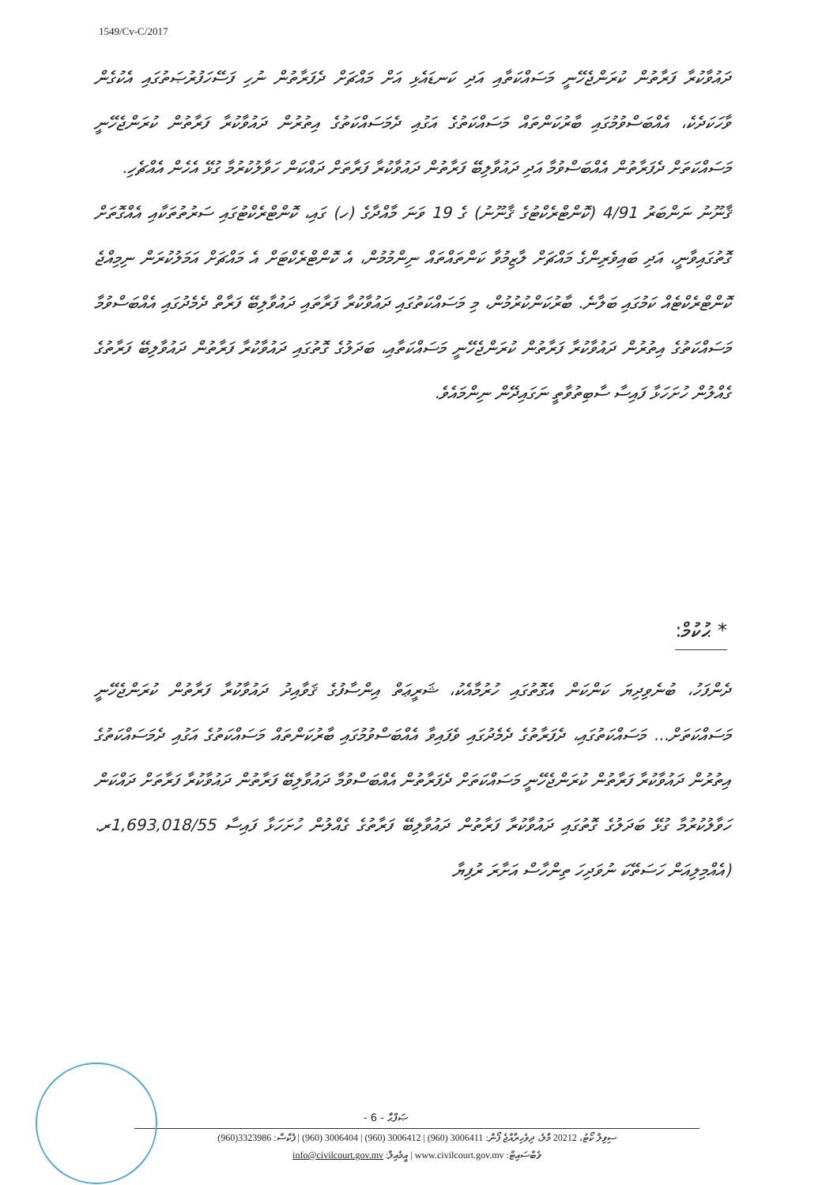1549/Cv-C/2017
ދައުވާކުރާ ފަރާތުން ކުރަންޖެހޭނީ މަސައްކަތާއި އަދި ކަނޑައެޅި އަށް މައްޗަށް ދެފަރާތުން ނުހި ފަސޭހަފުރުޞަތުގައި އެކުގެން ވާހަކަދެކެ، އެއްބަސްވުމުގައި ބާރުކަންތައް މަސައްކަތުގެ އަގުއި ދެމަސައްކަތުގެ އިތުރުން ދައުވާކުރާ ފަރާތުން ކުރަންޖެހޭނީ މަސައްކަތަށް ދެފަރާތުން އެއްބަސްވުމާ އަދި ދައުވާލިބޭ ފަރާތުން ދައުވާކުރާ ފަރާތަށް ދައްކަން ހަވާލުކުރުމާ ގުޅޭ އެހެން އެއްޗެހި.
ޤާނޫނު ނަންބަރު 4/91 (ކޮންޓްރެކްޓުގެ ޤާނޫނު) ގެ 19 ވަނަ މާއްދާގެ (ހ) ގައި، ކޮންޓްރެކްޓުގައި ސަރުތުތަކާއި އެއްގޮތަށް ގޮތުގައިވާނީ، އަދި ބައިވެރިންގެ މައްޗަށް ލާޒިމުވާ ކަންތައްތައް ނިންމުމުން، އެ ކޮންޓްރެކްޓަށް އެ މައްޗަށް އަމަލުކުރަން ނިމިއްޖެ ކޮންޓްރެކްޓެއް ކަމުގައި ބަލާނެ. ބާރުކަންކުރުމުން، މި މަސައްކަތުގައި ދައުވާކުރާ ފަރާތައި ދައުވާލިބޭ ފަރާތް ދެމެދުގައި އެއްބަސްވުމާ މަސައްކަތުގެ އިތުރުން ދައުވާކުރާ ފަރާތުން ކުރަންޖެހޭނީ މަސައްކަތާއި، ބަދަލުގެ ގޮތުގައި ދައުވާކުރާ ފަރާތުން ދައުވާލިބޭ ފަރާތުގެ ގެއްލުން ހުށަހަޅާ ފައިސާ ސާބިތުވާތީ ނަގައިދޭން ނިންމައެވެ.
* ޙުކުމް:
ދެންފަހު، ބުނެވިދިޔަ ކަންކަން އެގޮތުގައި ހުރުމާއެކު، ޝަރީޢަތް އިންސާފުގެ ޤަވާއިދު ދައުވާކުރާ ފަރާތުން ކުރަންޖެހޭނީ މަސައްކަތަށް... މަސައްކަތުގައި، ދެފަރާތުގެ ދެމެދުގައި ވެފައިވާ އެއްބަސްވުމުގައި ބާރުކަންތައް މަސައްކަތުގެ އަގުއި ދެމަސައްކަތުގެ އިތުރުން ދައުވާކުރާ ފަރާތުން ކުރަންޖެހޭނީ މަސައްކަތަށް ދެފަރާތުން އެއްބަސްވުމާ ދައުވާލިބޭ ފަރާތުން ދައުވާކުރާ ފަރާތަށް ދައްކަން ހަވާލުކުރުމާ ގުޅޭ ބަދަލުގެ ގޮތުގައި ދައުވާކުރާ ފަރާތުން ދައުވާލިބޭ ފަރާތުގެ ގެއްލުން ހުށަހަޅާ ފައިސާ 1,693,018/55ރ. (އެއްމިލިއަން ހަސަތޭކަ ނުވަދިހަ ތިންހާސް އަށާރަ ރުފިޔާ
- 6 - ޞަފްޙާ
ސިވިލް ކޯޓު، 20212 މާލެ، ދިވެހިރާއްޖެ ފޯން: 3006411 (960) | 3006412 (960) | 3006404 (960) | ފެކްސް: 3323986(960)
ވެބްސައިޓް: www.civilcourt.gov.mv | އީމެއިލް: info@civilcourt.gov.mv